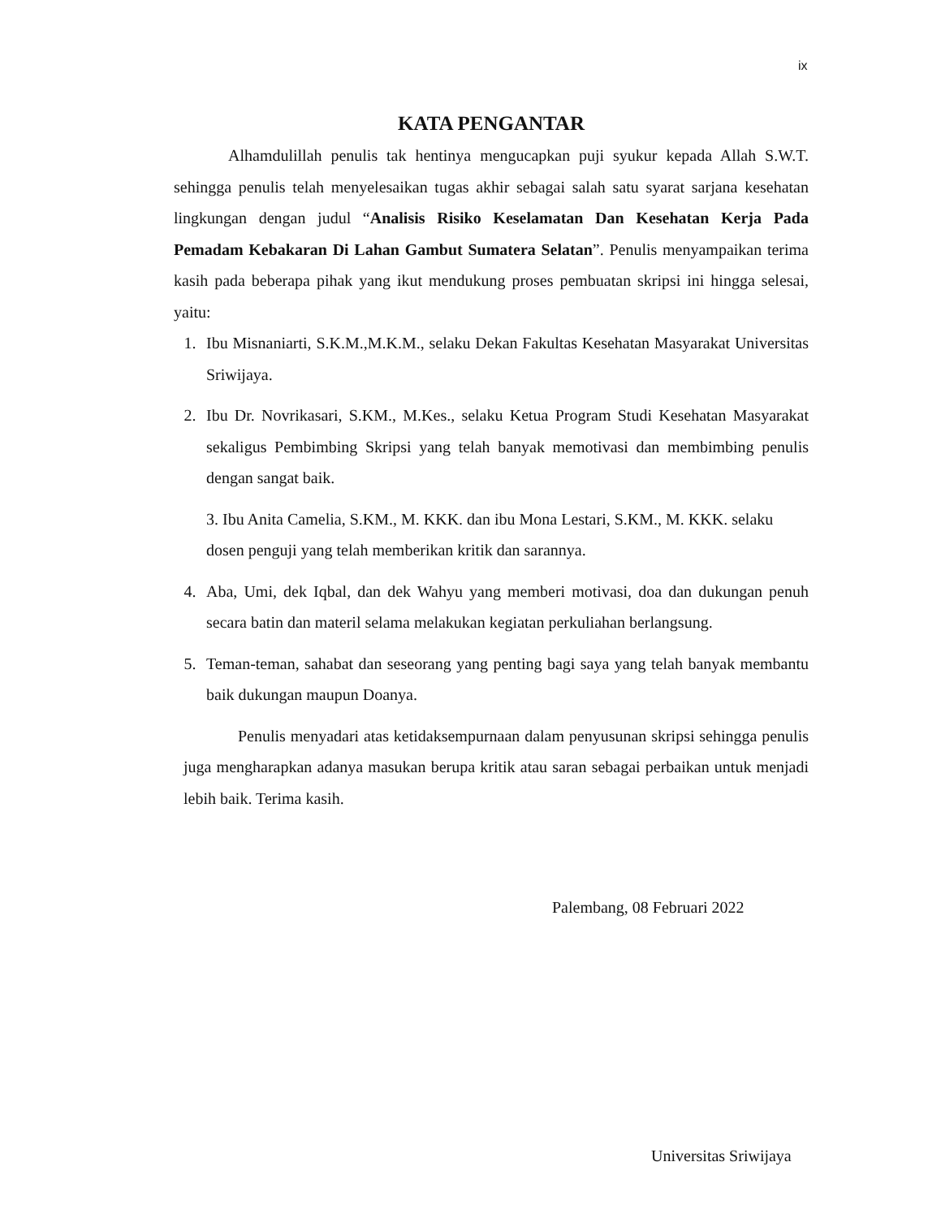ix
KATA PENGANTAR
Alhamdulillah penulis tak hentinya mengucapkan puji syukur kepada Allah S.W.T. sehingga penulis telah menyelesaikan tugas akhir sebagai salah satu syarat sarjana kesehatan lingkungan dengan judul “Analisis Risiko Keselamatan Dan Kesehatan Kerja Pada Pemadam Kebakaran Di Lahan Gambut Sumatera Selatan”. Penulis menyampaikan terima kasih pada beberapa pihak yang ikut mendukung proses pembuatan skripsi ini hingga selesai, yaitu:
1. Ibu Misnaniarti, S.K.M.,M.K.M., selaku Dekan Fakultas Kesehatan Masyarakat Universitas Sriwijaya.
2. Ibu Dr. Novrikasari, S.KM., M.Kes., selaku Ketua Program Studi Kesehatan Masyarakat sekaligus Pembimbing Skripsi yang telah banyak memotivasi dan membimbing penulis dengan sangat baik.
3. Ibu Anita Camelia, S.KM., M. KKK. dan ibu Mona Lestari, S.KM., M. KKK. selaku dosen penguji yang telah memberikan kritik dan sarannya.
4. Aba, Umi, dek Iqbal, dan dek Wahyu yang memberi motivasi, doa dan dukungan penuh secara batin dan materil selama melakukan kegiatan perkuliahan berlangsung.
5. Teman-teman, sahabat dan seseorang yang penting bagi saya yang telah banyak membantu baik dukungan maupun Doanya.
Penulis menyadari atas ketidaksempurnaan dalam penyusunan skripsi sehingga penulis juga mengharapkan adanya masukan berupa kritik atau saran sebagai perbaikan untuk menjadi lebih baik. Terima kasih.
Palembang, 08 Februari 2022
Universitas Sriwijaya